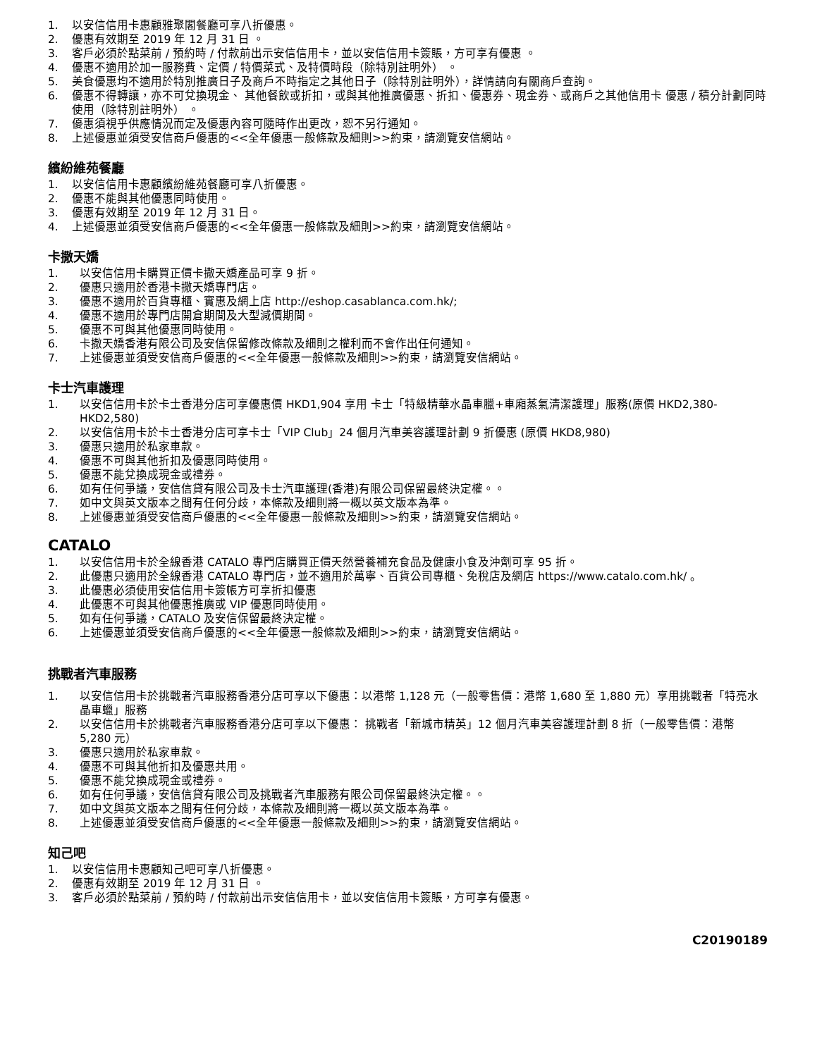1. 以安信信用卡惠顧雅聚閣餐廳可享八折優惠。
2. 優惠有效期至 2019 年 12 月 31 日 。
3. 客戶必須於點菜前 / 預約時 / 付款前出示安信信用卡，並以安信信用卡簽賬，方可享有優惠 。
4. 優惠不適用於加一服務費、定價 / 特價菜式、及特價時段（除特別註明外） 。
5. 美食優惠均不適用於特別推廣日子及商戶不時指定之其他日子（除特別註明外），詳情請向有關商戶查詢。
6. 優惠不得轉讓，亦不可兌換現金、 其他餐飲或折扣，或與其他推廣優惠、折扣、優惠券、現金券、或商戶之其他信用卡 優惠 / 積分計劃同時使用（除特別註明外） 。
7. 優惠須視乎供應情況而定及優惠內容可隨時作出更改，恕不另行通知。
8. 上述優惠並須受安信商戶優惠的<<全年優惠一般條款及細則>>約束，請瀏覽安信網站。
繽紛維苑餐廳
1. 以安信信用卡惠顧繽紛維苑餐廳可享八折優惠。
2. 優惠不能與其他優惠同時使用。
3. 優惠有效期至 2019 年 12 月 31 日。
4. 上述優惠並須受安信商戶優惠的<<全年優惠一般條款及細則>>約束，請瀏覽安信網站。
卡撒天嬌
1. 以安信信用卡購買正價卡撒天嬌產品可享 9 折。
2. 優惠只適用於香港卡撒天嬌專門店。
3. 優惠不適用於百貨專櫃、實惠及網上店 http://eshop.casablanca.com.hk/;
4. 優惠不適用於專門店開倉期間及大型減價期間。
5. 優惠不可與其他優惠同時使用。
6. 卡撒天嬌香港有限公司及安信保留修改條款及細則之權利而不會作出任何通知。
7. 上述優惠並須受安信商戶優惠的<<全年優惠一般條款及細則>>約束，請瀏覽安信網站。
卡士汽車護理
1. 以安信信用卡於卡士香港分店可享優惠價 HKD1,904 享用 卡士「特級精華水晶車臘+車廂蒸氣清潔護理」服務(原價 HKD2,380-HKD2,580)
2. 以安信信用卡於卡士香港分店可享卡士「VIP Club」24 個月汽車美容護理計劃 9 折優惠 (原價 HKD8,980)
3. 優惠只適用於私家車款。
4. 優惠不可與其他折扣及優惠同時使用。
5. 優惠不能兌換成現金或禮券。
6. 如有任何爭議，安信信貸有限公司及卡士汽車護理(香港)有限公司保留最終決定權。。
7. 如中文與英文版本之間有任何分歧，本條款及細則將一概以英文版本為準。
8. 上述優惠並須受安信商戶優惠的<<全年優惠一般條款及細則>>約束，請瀏覽安信網站。
CATALO
1. 以安信信用卡於全線香港 CATALO 專門店購買正價天然營養補充食品及健康小食及沖劑可享 95 折。
2. 此優惠只適用於全線香港 CATALO 專門店，並不適用於萬寧、百貨公司專櫃、免稅店及網店 https://www.catalo.com.hk/ 。
3. 此優惠必須使用安信信用卡簽帳方可享折扣優惠
4. 此優惠不可與其他優惠推廣或 VIP 優惠同時使用。
5. 如有任何爭議，CATALO 及安信保留最終決定權。
6. 上述優惠並須受安信商戶優惠的<<全年優惠一般條款及細則>>約束，請瀏覽安信網站。
挑戰者汽車服務
1. 以安信信用卡於挑戰者汽車服務香港分店可享以下優惠：以港幣 1,128 元（一般零售價：港幣 1,680 至 1,880 元）享用挑戰者「特亮水晶車蠟」服務
2. 以安信信用卡於挑戰者汽車服務香港分店可享以下優惠： 挑戰者「新城市精英」12 個月汽車美容護理計劃 8 折（一般零售價：港幣 5,280 元）
3. 優惠只適用於私家車款。
4. 優惠不可與其他折扣及優惠共用。
5. 優惠不能兌換成現金或禮券。
6. 如有任何爭議，安信信貸有限公司及挑戰者汽車服務有限公司保留最終決定權。。
7. 如中文與英文版本之間有任何分歧，本條款及細則將一概以英文版本為準。
8. 上述優惠並須受安信商戶優惠的<<全年優惠一般條款及細則>>約束，請瀏覽安信網站。
知己吧
1. 以安信信用卡惠顧知己吧可享八折優惠。
2. 優惠有效期至 2019 年 12 月 31 日 。
3. 客戶必須於點菜前 / 預約時 / 付款前出示安信信用卡，並以安信信用卡簽賬，方可享有優惠。
C20190189